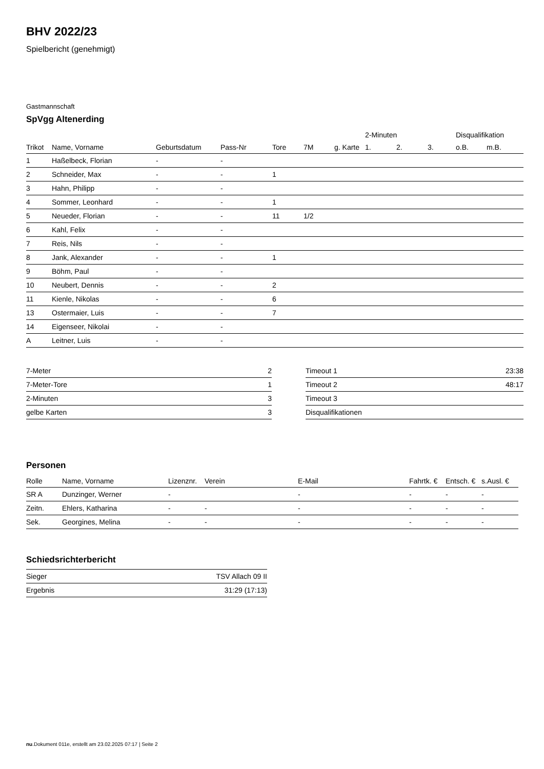BHV 2022/23
Spielbericht (genehmigt)
Gastmannschaft
SpVgg Altenerding
| | | | | | | | 2-Minuten | | | Disqualifikation | |
| --- | --- | --- | --- | --- | --- | --- | --- | --- | --- | --- | --- |
| Trikot | Name, Vorname | Geburtsdatum | Pass-Nr | Tore | 7M | g. Karte | 1. | 2. | 3. | o.B. | m.B. |
| 1 | Haßelbeck, Florian | - | - | | | | | | | | |
| 2 | Schneider, Max | - | - | 1 | | | | | | | |
| 3 | Hahn, Philipp | - | - | | | | | | | | |
| 4 | Sommer, Leonhard | - | - | 1 | | | | | | | |
| 5 | Neueder, Florian | - | - | 11 | 1/2 | | | | | | |
| 6 | Kahl, Felix | - | - | | | | | | | | |
| 7 | Reis, Nils | - | - | | | | | | | | |
| 8 | Jank, Alexander | - | - | 1 | | | | | | | |
| 9 | Böhm, Paul | - | - | | | | | | | | |
| 10 | Neubert, Dennis | - | - | 2 | | | | | | | |
| 11 | Kienle, Nikolas | - | - | 6 | | | | | | | |
| 13 | Ostermaier, Luis | - | - | 7 | | | | | | | |
| 14 | Eigenseer, Nikolai | - | - | | | | | | | | |
| A | Leitner, Luis | - | - | | | | | | | | |
| 7-Meter | 2 |
| 7-Meter-Tore | 1 |
| 2-Minuten | 3 |
| gelbe Karten | 3 |
| Timeout 1 | 23:38 |
| Timeout 2 | 48:17 |
| Timeout 3 | |
| Disqualifikationen | |
Personen
| Rolle | Name, Vorname | Lizenznr. | Verein | E-Mail | Fahrtk. € | Entsch. € | s.Ausl. € |
| --- | --- | --- | --- | --- | --- | --- | --- |
| SR A | Dunzinger, Werner | - | | - | - | - | - |
| Zeitn. | Ehlers, Katharina | - | - | - | - | - | - |
| Sek. | Georgines, Melina | - | - | - | - | - | - |
Schiedsrichterbericht
| Sieger | TSV Allach 09 II |
| Ergebnis | 31:29 (17:13) |
nu.Dokument 011e, erstellt am 23.02.2025 07:17 | Seite 2